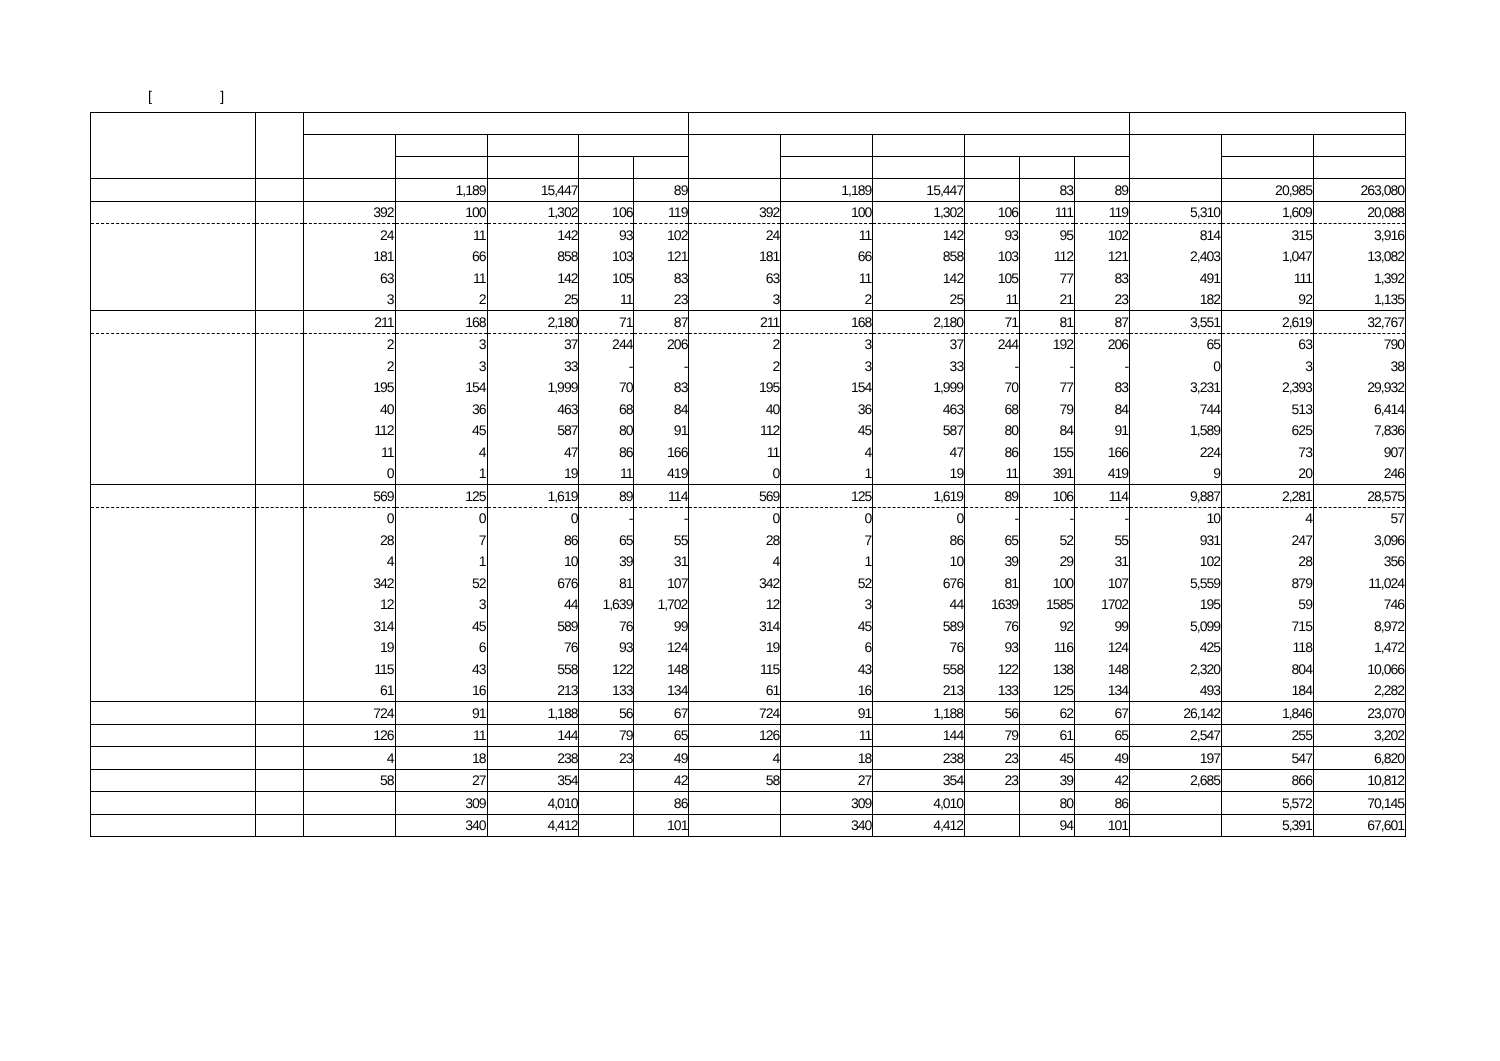[ ]
| | | | 1,189 | 15,447 | | 89 | | 1,189 | 15,447 | | 83 | 89 | | 20,985 | 263,080 |
| | | 392 | 100 | 1,302 | 106 | 119 | 392 | 100 | 1,302 | 106 | 111 | 119 | 5,310 | 1,609 | 20,088 |
| | | 24 | 11 | 142 | 93 | 102 | 24 | 11 | 142 | 93 | 95 | 102 | 814 | 315 | 3,916 |
| | | 181 | 66 | 858 | 103 | 121 | 181 | 66 | 858 | 103 | 112 | 121 | 2,403 | 1,047 | 13,082 |
| | | 63 | 11 | 142 | 105 | 83 | 63 | 11 | 142 | 105 | 77 | 83 | 491 | 111 | 1,392 |
| | | 3 | 2 | 25 | 11 | 23 | 3 | 2 | 25 | 11 | 21 | 23 | 182 | 92 | 1,135 |
| | | 211 | 168 | 2,180 | 71 | 87 | 211 | 168 | 2,180 | 71 | 81 | 87 | 3,551 | 2,619 | 32,767 |
| | | 2 | 3 | 37 | 244 | 206 | 2 | 3 | 37 | 244 | 192 | 206 | 65 | 63 | 790 |
| | | 2 | 3 | 33 | - | - | 2 | 3 | 33 | - | - | - | 0 | 3 | 38 |
| | | 195 | 154 | 1,999 | 70 | 83 | 195 | 154 | 1,999 | 70 | 77 | 83 | 3,231 | 2,393 | 29,932 |
| | | 40 | 36 | 463 | 68 | 84 | 40 | 36 | 463 | 68 | 79 | 84 | 744 | 513 | 6,414 |
| | | 112 | 45 | 587 | 80 | 91 | 112 | 45 | 587 | 80 | 84 | 91 | 1,589 | 625 | 7,836 |
| | | 11 | 4 | 47 | 86 | 166 | 11 | 4 | 47 | 86 | 155 | 166 | 224 | 73 | 907 |
| | | 0 | 1 | 19 | 11 | 419 | 0 | 1 | 19 | 11 | 391 | 419 | 9 | 20 | 246 |
| | | 569 | 125 | 1,619 | 89 | 114 | 569 | 125 | 1,619 | 89 | 106 | 114 | 9,887 | 2,281 | 28,575 |
| | | 0 | 0 | 0 | - | - | 0 | 0 | 0 | - | - | - | 10 | 4 | 57 |
| | | 28 | 7 | 86 | 65 | 55 | 28 | 7 | 86 | 65 | 52 | 55 | 931 | 247 | 3,096 |
| | | 4 | 1 | 10 | 39 | 31 | 4 | 1 | 10 | 39 | 29 | 31 | 102 | 28 | 356 |
| | | 342 | 52 | 676 | 81 | 107 | 342 | 52 | 676 | 81 | 100 | 107 | 5,559 | 879 | 11,024 |
| | | 12 | 3 | 44 | 1,639 | 1,702 | 12 | 3 | 44 | 1639 | 1585 | 1702 | 195 | 59 | 746 |
| | | 314 | 45 | 589 | 76 | 99 | 314 | 45 | 589 | 76 | 92 | 99 | 5,099 | 715 | 8,972 |
| | | 19 | 6 | 76 | 93 | 124 | 19 | 6 | 76 | 93 | 116 | 124 | 425 | 118 | 1,472 |
| | | 115 | 43 | 558 | 122 | 148 | 115 | 43 | 558 | 122 | 138 | 148 | 2,320 | 804 | 10,066 |
| | | 61 | 16 | 213 | 133 | 134 | 61 | 16 | 213 | 133 | 125 | 134 | 493 | 184 | 2,282 |
| | | 724 | 91 | 1,188 | 56 | 67 | 724 | 91 | 1,188 | 56 | 62 | 67 | 26,142 | 1,846 | 23,070 |
| | | 126 | 11 | 144 | 79 | 65 | 126 | 11 | 144 | 79 | 61 | 65 | 2,547 | 255 | 3,202 |
| | | 4 | 18 | 238 | 23 | 49 | 4 | 18 | 238 | 23 | 45 | 49 | 197 | 547 | 6,820 |
| | | 58 | 27 | 354 | | 42 | 58 | 27 | 354 | 23 | 39 | 42 | 2,685 | 866 | 10,812 |
| | | | 309 | 4,010 | | 86 | | 309 | 4,010 | | 80 | 86 | | 5,572 | 70,145 |
| | | | 340 | 4,412 | | 101 | | 340 | 4,412 | | 94 | 101 | | 5,391 | 67,601 |